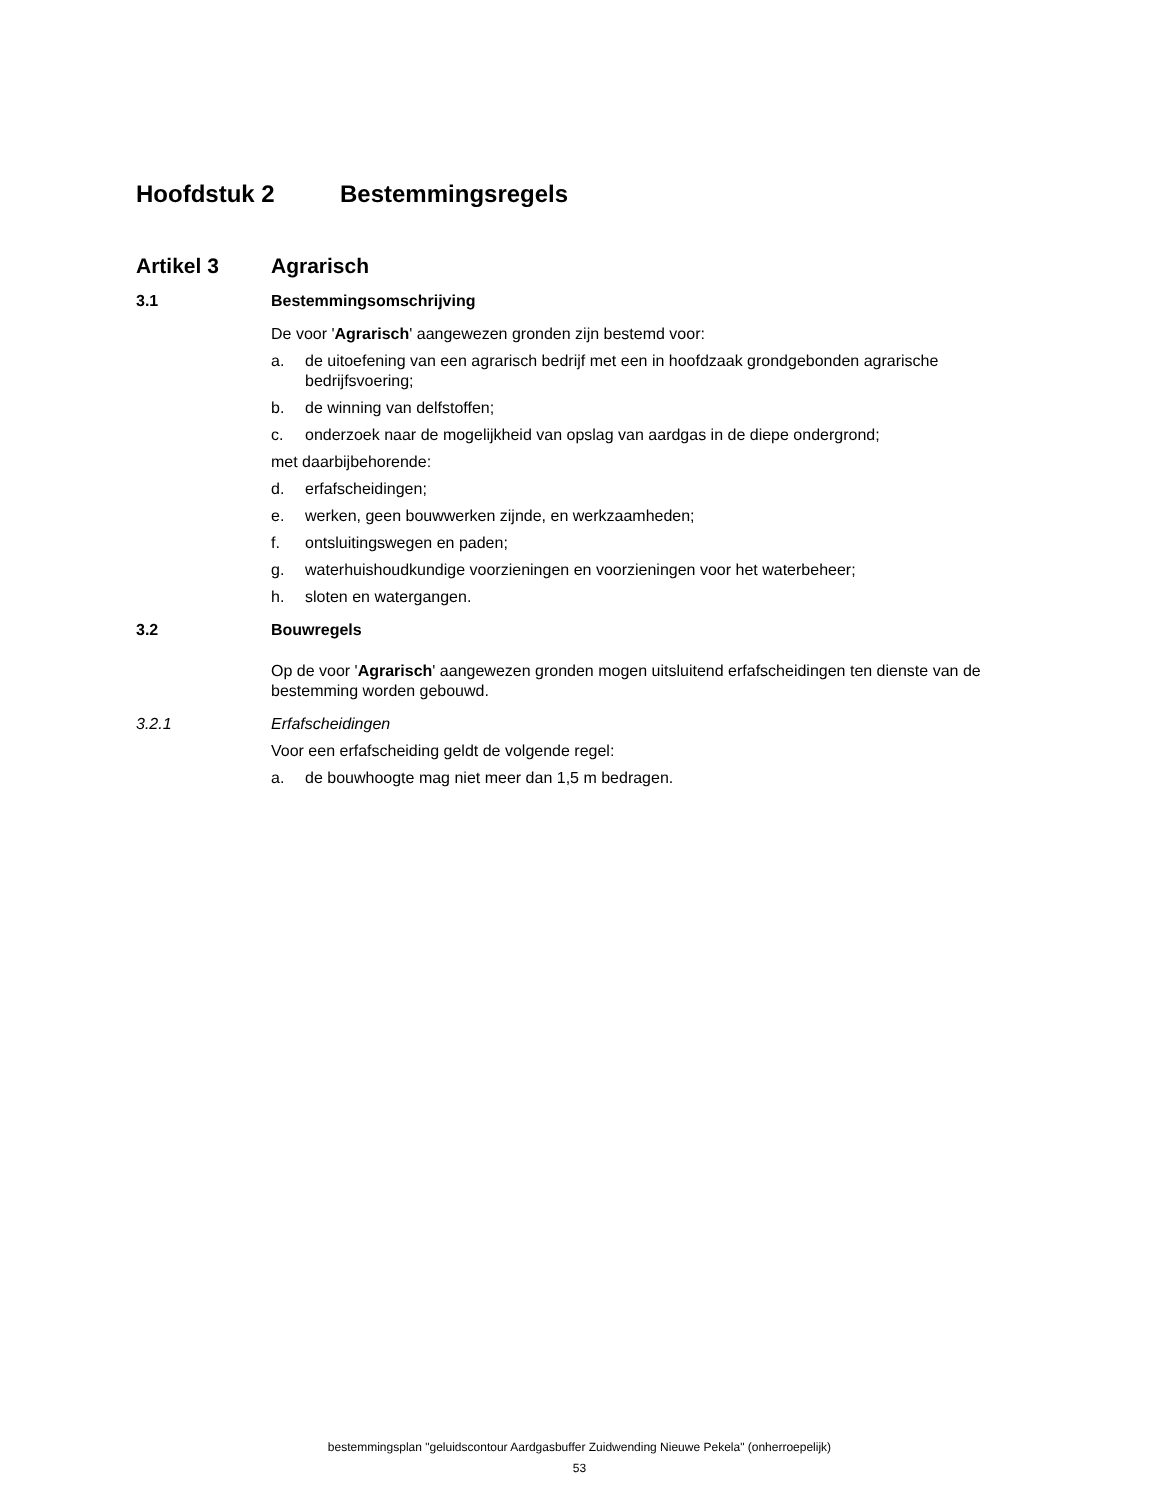Hoofdstuk 2 Bestemmingsregels
Artikel 3 Agrarisch
3.1 Bestemmingsomschrijving
De voor 'Agrarisch' aangewezen gronden zijn bestemd voor:
a. de uitoefening van een agrarisch bedrijf met een in hoofdzaak grondgebonden agrarische bedrijfsvoering;
b. de winning van delfstoffen;
c. onderzoek naar de mogelijkheid van opslag van aardgas in de diepe ondergrond;
met daarbijbehorende:
d. erfafscheidingen;
e. werken, geen bouwwerken zijnde, en werkzaamheden;
f. ontsluitingswegen en paden;
g. waterhuishoudkundige voorzieningen en voorzieningen voor het waterbeheer;
h. sloten en watergangen.
3.2 Bouwregels
Op de voor 'Agrarisch' aangewezen gronden mogen uitsluitend erfafscheidingen ten dienste van de bestemming worden gebouwd.
3.2.1 Erfafscheidingen
Voor een erfafscheiding geldt de volgende regel:
a. de bouwhoogte mag niet meer dan 1,5 m bedragen.
bestemmingsplan "geluidscontour Aardgasbuffer Zuidwending Nieuwe Pekela" (onherroepelijk)
53